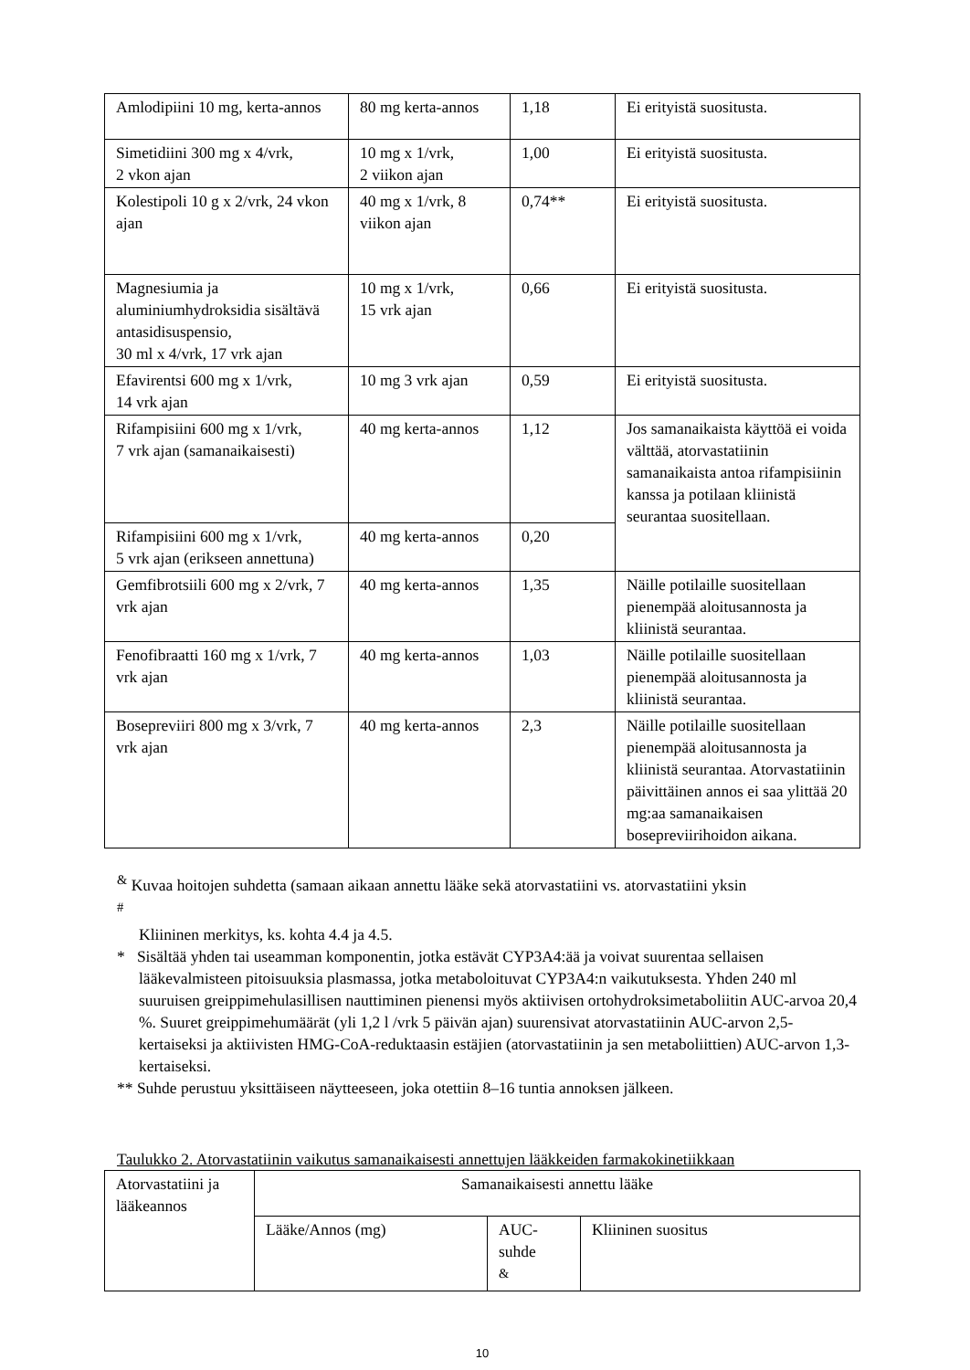| Amlodipiini 10 mg, kerta-annos | 80 mg kerta-annos | 1,18 | Ei erityistä suositusta. |
| Simetidiini 300 mg x 4/vrk, 2 vkon ajan | 10 mg x 1/vrk, 2 viikon ajan | 1,00 | Ei erityistä suositusta. |
| Kolestipoli 10 g x 2/vrk, 24 vkon ajan | 40 mg x 1/vrk, 8 viikon ajan | 0,74** | Ei erityistä suositusta. |
| Magnesiumia ja aluminiumhydroksidia sisältävä antasidisuspensio, 30 ml x 4/vrk, 17 vrk ajan | 10 mg x 1/vrk, 15 vrk ajan | 0,66 | Ei erityistä suositusta. |
| Efavirentsi 600 mg x 1/vrk, 14 vrk ajan | 10 mg 3 vrk ajan | 0,59 | Ei erityistä suositusta. |
| Rifampisiini 600 mg x 1/vrk, 7 vrk ajan (samanaikaisesti) | 40 mg kerta-annos | 1,12 | Jos samanaikaista käyttöä ei voida välttää, atorvastatiinin samanaikaista antoa rifampisiinin kanssa ja potilaan kliinistä seurantaa suositellaan. |
| Rifampisiini 600 mg x 1/vrk, 5 vrk ajan (erikseen annettuna) | 40 mg kerta-annos | 0,20 | |
| Gemfibrotsiili 600 mg x 2/vrk, 7 vrk ajan | 40 mg kerta-annos | 1,35 | Näille potilaille suositellaan pienempää aloitusannosta ja kliinistä seurantaa. |
| Fenofibraatti 160 mg x 1/vrk, 7 vrk ajan | 40 mg kerta-annos | 1,03 | Näille potilaille suositellaan pienempää aloitusannosta ja kliinistä seurantaa. |
| Bosepreviiri 800 mg x 3/vrk, 7 vrk ajan | 40 mg kerta-annos | 2,3 | Näille potilaille suositellaan pienempää aloitusannosta ja kliinistä seurantaa. Atorvastatiinin päivittäinen annos ei saa ylittää 20 mg:aa samanaikaisen bosepreviirihoidon aikana. |
<sup>&</sup> Kuvaa hoitojen suhdetta (samaan aikaan annettu lääke sekä atorvastatiini vs. atorvastatiini yksin
<sup>#</sup>
Kliininen merkitys, ks. kohta 4.4 ja 4.5.
* Sisältää yhden tai useamman komponentin, jotka estävät CYP3A4:ää ja voivat suurentaa sellaisen
lääkevalmisteen pitoisuuksia plasmassa, jotka metaboloituvat CYP3A4:n vaikutuksesta. Yhden 240 ml suuruisen greippimehulasillisen nauttiminen pienensi myös aktiivisen ortohydroksimetaboliitin AUC-arvoa 20,4 %. Suuret greippimehumäärät (yli 1,2 l /vrk 5 päivän ajan) suurensivat atorvastatiinin AUC-arvon 2,5-kertaiseksi ja aktiivisten HMG-CoA-reduktaasin estäjien (atorvastatiinin ja sen metaboliittien) AUC-arvon 1,3-kertaiseksi.
** Suhde perustuu yksittäiseen näytteeseen, joka otettiin 8–16 tuntia annoksen jälkeen.
Taulukko 2. Atorvastatiinin vaikutus samanaikaisesti annettujen lääkkeiden farmakokinetiikkaan
| Atorvastatiini ja lääkeannos | Samanaikaisesti annettu lääke | | |
| --- | --- | --- | --- |
| | Lääke/Annos (mg) | AUC-suhde <sup>&</sup> | Kliininen suositus |
10